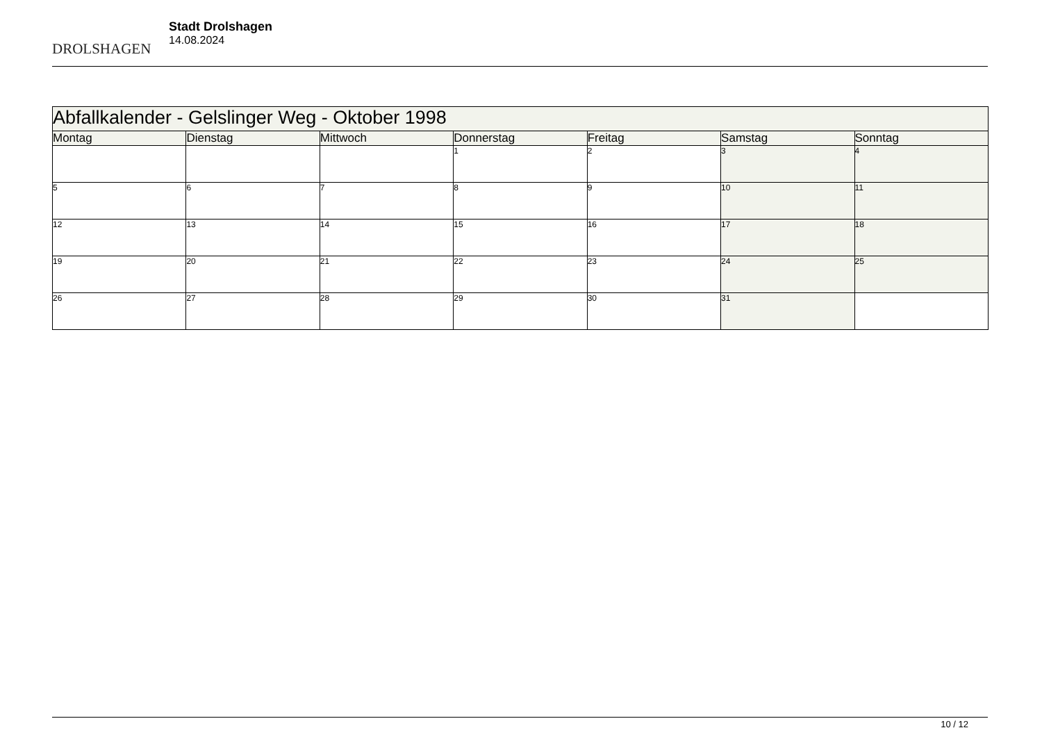DROLSHAGEN
Stadt Drolshagen
14.08.2024
| Abfallkalender - Gelslinger Weg - Oktober 1998 | | | | | | |
| --- | --- | --- | --- | --- | --- | --- |
| Montag | Dienstag | Mittwoch | Donnerstag | Freitag | Samstag | Sonntag |
| | | | 1 | 2 | 3 | 4 |
| 5 | 6 | 7 | 8 | 9 | 10 | 11 |
| 12 | 13 | 14 | 15 | 16 | 17 | 18 |
| 19 | 20 | 21 | 22 | 23 | 24 | 25 |
| 26 | 27 | 28 | 29 | 30 | 31 | |
10 / 12